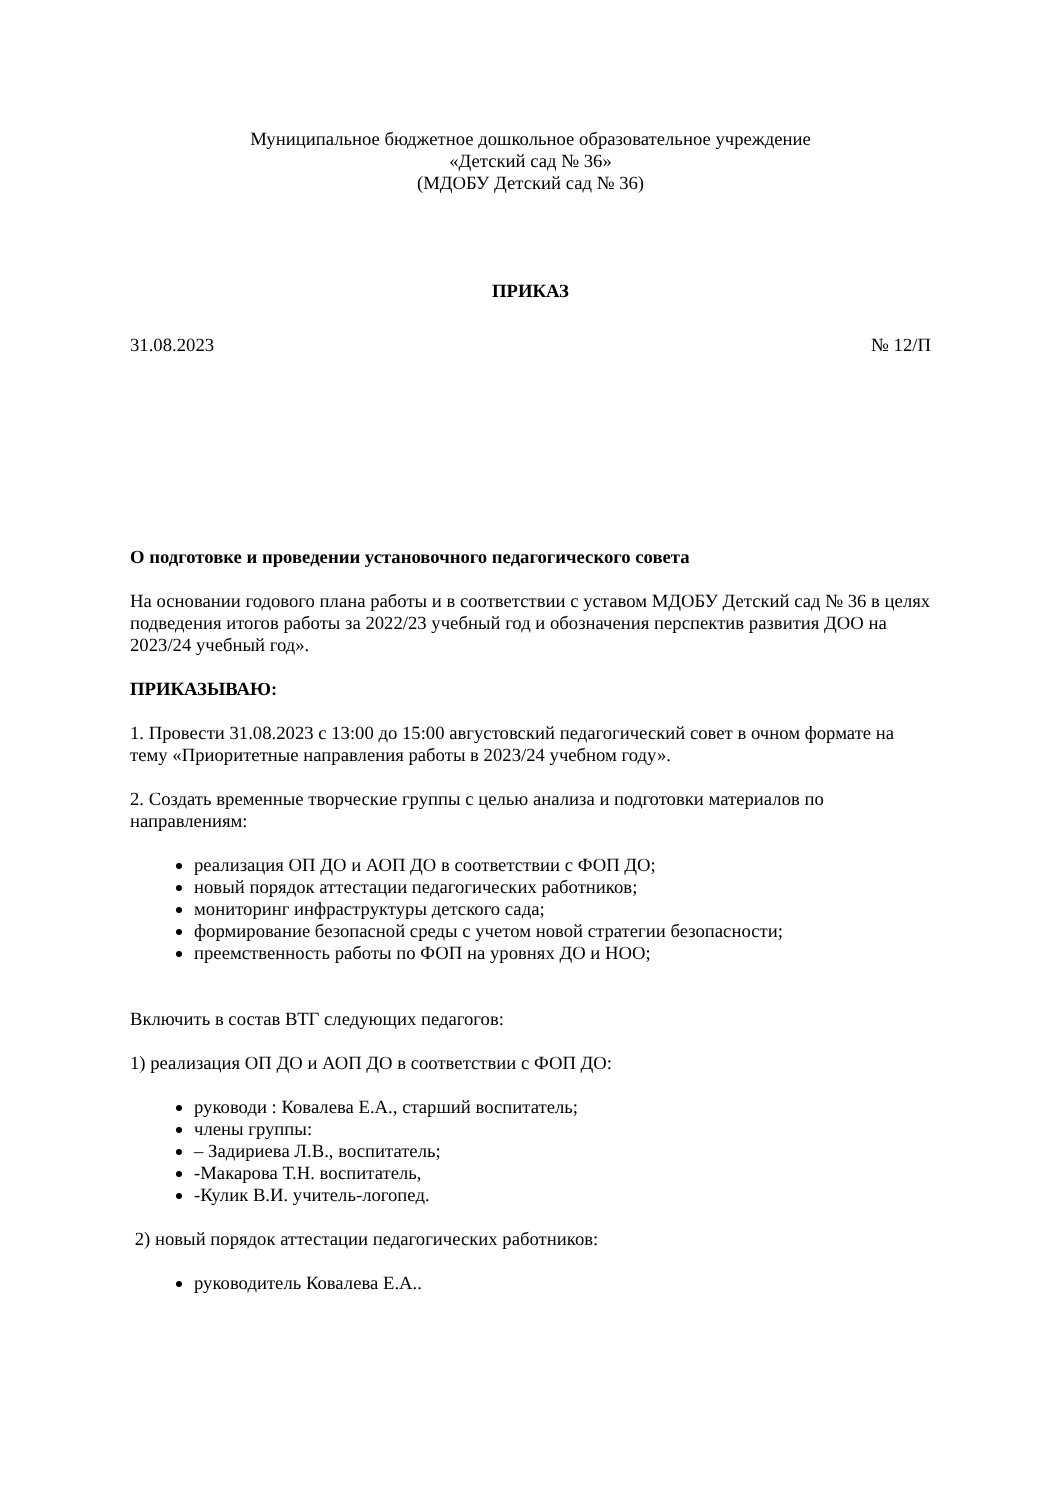Муниципальное бюджетное дошкольное образовательное учреждение
«Детский сад № 36»
(МДОБУ Детский сад № 36)
ПРИКАЗ
31.08.2023 № 12/П
О подготовке и проведении установочного педагогического совета
На основании годового плана работы и в соответствии с уставом МДОБУ Детский сад № 36 в целях подведения итогов работы за 2022/23 учебный год и обозначения перспектив развития ДОО на 2023/24 учебный год».
ПРИКАЗЫВАЮ:
1. Провести 31.08.2023 с 13:00 до 15:00 августовский педагогический совет в очном формате на тему «Приоритетные направления работы в 2023/24 учебном году».
2. Создать временные творческие группы с целью анализа и подготовки материалов по направлениям:
реализация ОП ДО и АОП ДО в соответствии с ФОП ДО;
новый порядок аттестации педагогических работников;
мониторинг инфраструктуры детского сада;
формирование безопасной среды с учетом новой стратегии безопасности;
преемственность работы по ФОП на уровнях ДО и НОО;
Включить в состав ВТГ следующих педагогов:
1) реализация ОП ДО и АОП ДО в соответствии с ФОП ДО:
руководи : Ковалева Е.А., старший воспитатель;
члены группы:
– Задириева Л.В., воспитатель;
-Макарова Т.Н. воспитатель,
-Кулик В.И. учитель-логопед.
2) новый порядок аттестации педагогических работников:
руководитель Ковалева Е.А..